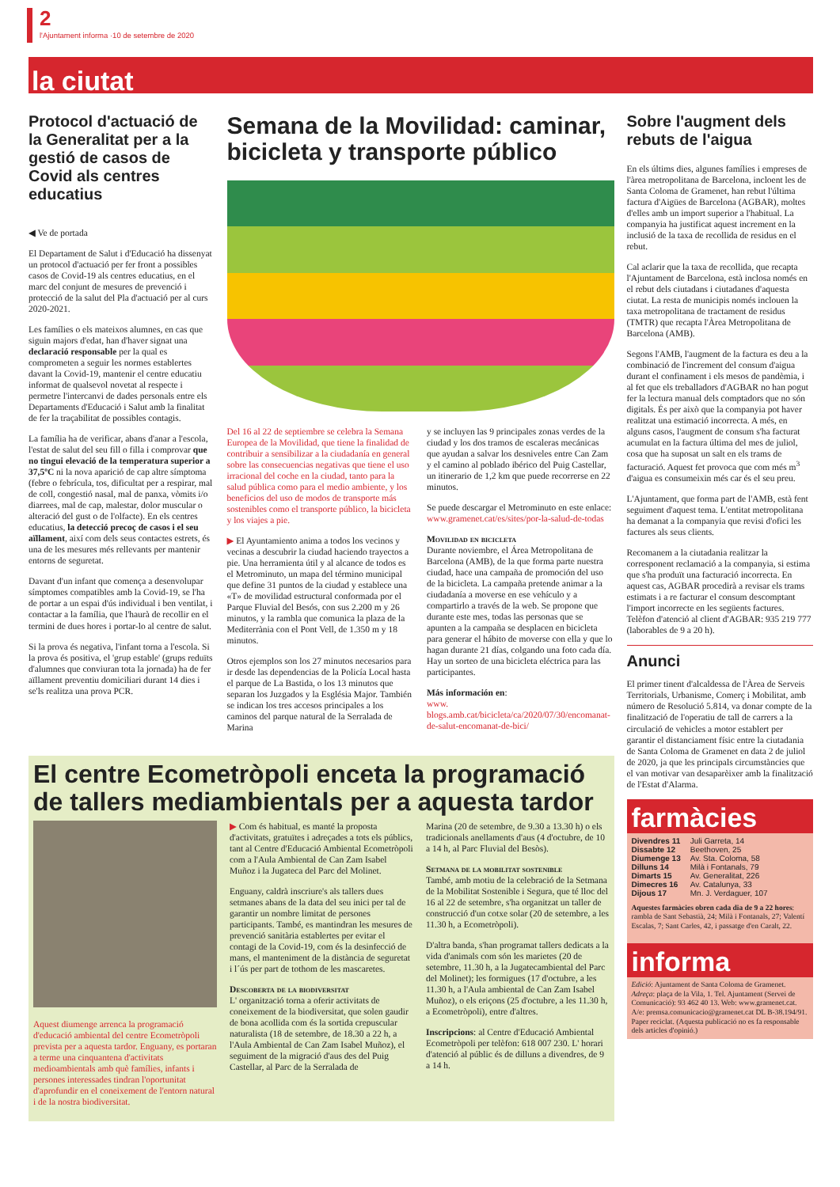2
l'Ajuntament informa ·10 de setembre de 2020
la ciutat
Protocol d'actuació de la Generalitat per a la gestió de casos de Covid als centres educatius
◀ Ve de portada
El Departament de Salut i d'Educació ha dissenyat un protocol d'actuació per fer front a possibles casos de Covid-19 als centres educatius, en el marc del conjunt de mesures de prevenció i protecció de la salut del Pla d'actuació per al curs 2020-2021.
Les famílies o els mateixos alumnes, en cas que siguin majors d'edat, han d'haver signat una declaració responsable per la qual es comprometen a seguir les normes establertes davant la Covid-19, mantenir el centre educatiu informat de qualsevol novetat al respecte i permetre l'intercanvi de dades personals entre els Departaments d'Educació i Salut amb la finalitat de fer la traçabilitat de possibles contagis.
La família ha de verificar, abans d'anar a l'escola, l'estat de salut del seu fill o filla i comprovar que no tingui elevació de la temperatura superior a 37,5ºC ni la nova aparició de cap altre símptoma (febre o febrícula, tos, dificultat per a respirar, mal de coll, congestió nasal, mal de panxa, vòmits i/o diarrees, mal de cap, malestar, dolor muscular o alteració del gust o de l'olfacte). En els centres educatius, la detecció precoç de casos i el seu aïllament, així com dels seus contactes estrets, és una de les mesures més rellevants per mantenir entorns de seguretat.
Davant d'un infant que comença a desenvolupar símptomes compatibles amb la Covid-19, se l'ha de portar a un espai d'ús individual i ben ventilat, i contactar a la família, que l'haurà de recollir en el termini de dues hores i portar-lo al centre de salut.
Si la prova és negativa, l'infant torna a l'escola. Si la prova és positiva, el 'grup estable' (grups reduïts d'alumnes que conviuran tota la jornada) ha de fer aïllament preventiu domiciliari durant 14 dies i se'ls realitza una prova PCR.
Semana de la Movilidad: caminar, bicicleta y transporte público
Del 16 al 22 de septiembre se celebra la Semana Europea de la Movilidad, que tiene la finalidad de contribuir a sensibilizar a la ciudadanía en general sobre las consecuencias negativas que tiene el uso irracional del coche en la ciudad, tanto para la salud pública como para el medio ambiente, y los beneficios del uso de modos de transporte más sostenibles como el transporte público, la bicicleta y los viajes a pie.
▶ El Ayuntamiento anima a todos los vecinos y vecinas a descubrir la ciudad haciendo trayectos a pie. Una herramienta útil y al alcance de todos es el Metrominuto, un mapa del término municipal que define 31 puntos de la ciudad y establece una «T» de movilidad estructural conformada por el Parque Fluvial del Besós, con sus 2.200 m y 26 minutos, y la rambla que comunica la plaza de la Mediterrània con el Pont Vell, de 1.350 m y 18 minutos.
Otros ejemplos son los 27 minutos necesarios para ir desde las dependencias de la Policía Local hasta el parque de La Bastida, o los 13 minutos que separan los Juzgados y la Església Major. También se indican los tres accesos principales a los caminos del parque natural de la Serralada de Marina
y se incluyen las 9 principales zonas verdes de la ciudad y los dos tramos de escaleras mecánicas que ayudan a salvar los desniveles entre Can Zam y el camino al poblado ibérico del Puig Castellar, un itinerario de 1,2 km que puede recorrerse en 22 minutos.
Se puede descargar el Metrominuto en este enlace: www.gramenet.cat/es/sites/por-la-salud-de-todas
Movilidad en bicicleta
Durante noviembre, el Área Metropolitana de Barcelona (AMB), de la que forma parte nuestra ciudad, hace una campaña de promoción del uso de la bicicleta. La campaña pretende animar a la ciudadanía a moverse en ese vehículo y a compartirlo a través de la web. Se propone que durante este mes, todas las personas que se apunten a la campaña se desplacen en bicicleta para generar el hábito de moverse con ella y que lo hagan durante 21 días, colgando una foto cada día. Hay un sorteo de una bicicleta eléctrica para las participantes.
Más información en:
www. blogs.amb.cat/bicicleta/ca/2020/07/30/encomanat-de-salut-encomanat-de-bici/
Sobre l'augment dels rebuts de l'aigua
En els últims dies, algunes famílies i empreses de l'àrea metropolitana de Barcelona, incloent les de Santa Coloma de Gramenet, han rebut l'última factura d'Aigües de Barcelona (AGBAR), moltes d'elles amb un import superior a l'habitual. La companyia ha justificat aquest increment en la inclusió de la taxa de recollida de residus en el rebut.
Cal aclarir que la taxa de recollida, que recapta l'Ajuntament de Barcelona, està inclosa només en el rebut dels ciutadans i ciutadanes d'aquesta ciutat. La resta de municipis només inclouen la taxa metropolitana de tractament de residus (TMTR) que recapta l'Àrea Metropolitana de Barcelona (AMB).
Segons l'AMB, l'augment de la factura es deu a la combinació de l'increment del consum d'aigua durant el confinament i els mesos de pandèmia, i al fet que els treballadors d'AGBAR no han pogut fer la lectura manual dels comptadors que no són digitals. És per això que la companyia pot haver realitzat una estimació incorrecta. A més, en alguns casos, l'augment de consum s'ha facturat acumulat en la factura última del mes de juliol, cosa que ha suposat un salt en els trams de facturació. Aquest fet provoca que com més m<sup>3</sup> d'aigua es consumeixin més car és el seu preu.
L'Ajuntament, que forma part de l'AMB, està fent seguiment d'aquest tema. L'entitat metropolitana ha demanat a la companyia que revisi d'ofici les factures als seus clients.
Recomanem a la ciutadania realitzar la corresponent reclamació a la companyia, si estima que s'ha produït una facturació incorrecta. En aquest cas, AGBAR procedirà a revisar els trams estimats i a re facturar el consum descomptant l'import incorrecte en les següents factures. Telèfon d'atenció al client d'AGBAR: 935 219 777 (laborables de 9 a 20 h).
Anunci
El primer tinent d'alcaldessa de l'Àrea de Serveis Territorials, Urbanisme, Comerç i Mobilitat, amb número de Resolució 5.814, va donar compte de la finalització de l'operatiu de tall de carrers a la circulació de vehicles a motor establert per garantir el distanciament físic entre la ciutadania de Santa Coloma de Gramenet en data 2 de juliol de 2020, ja que les principals circumstàncies que el van motivar van desaparèixer amb la finalització de l'Estat d'Alarma.
farmàcies
| Divendres 11 | Juli Garreta, 14 |
| Dissabte 12 | Beethoven, 25 |
| Diumenge 13 | Av. Sta. Coloma, 58 |
| Dilluns 14 | Milà i Fontanals, 79 |
| Dimarts 15 | Av. Generalitat, 226 |
| Dimecres 16 | Av. Catalunya, 33 |
| Dijous 17 | Mn. J. Verdaguer, 107 |
Aquestes farmàcies obren cada dia de 9 a 22 hores: rambla de Sant Sebastià, 24; Milà i Fontanals, 27; Valentí Escalas, 7; Sant Carles, 42, i passatge d'en Caralt, 22.
informa
Edició: Ajuntament de Santa Coloma de Gramenet. Adreça: plaça de la Vila, 1. Tel. Ajuntament (Servei de Comunicació): 93 462 40 13. Web: www.gramenet.cat. A/e: premsa.comunicacio@gramenet.cat DL B-38.194/91. Paper reciclat. (Aquesta publicació no es fa responsable dels articles d'opinió.)
El centre Ecometròpoli enceta la programació de tallers mediambientals per a aquesta tardor
Aquest diumenge arrenca la programació d'educació ambiental del centre Ecometròpoli prevista per a aquesta tardor. Enguany, es portaran a terme una cinquantena d'activitats medioambientals amb què famílies, infants i persones interessades tindran l'oportunitat d'aprofundir en el coneixement de l'entorn natural i de la nostra biodiversitat.
▶ Com és habitual, es manté la proposta d'activitats, gratuïtes i adreçades a tots els públics, tant al Centre d'Educació Ambiental Ecometròpoli com a l'Aula Ambiental de Can Zam Isabel Muñoz i la Jugateca del Parc del Molinet.
Enguany, caldrà inscriure's als tallers dues setmanes abans de la data del seu inici per tal de garantir un nombre limitat de persones participants. També, es mantindran les mesures de prevenció sanitària establertes per evitar el contagi de la Covid-19, com és la desinfecció de mans, el manteniment de la distància de seguretat i l´ús per part de tothom de les mascaretes.
Descoberta de la biodiversitat
L' organització torna a oferir activitats de coneixement de la biodiversitat, que solen gaudir de bona acollida com és la sortida crepuscular naturalista (18 de setembre, de 18.30 a 22 h, a l'Aula Ambiental de Can Zam Isabel Muñoz), el seguiment de la migració d'aus des del Puig Castellar, al Parc de la Serralada de
Marina (20 de setembre, de 9.30 a 13.30 h) o els tradicionals anellaments d'aus (4 d'octubre, de 10 a 14 h, al Parc Fluvial del Besòs).
Setmana de la mobilitat sostenible
També, amb motiu de la celebració de la Setmana de la Mobilitat Sostenible i Segura, que té lloc del 16 al 22 de setembre, s'ha organitzat un taller de construcció d'un cotxe solar (20 de setembre, a les 11.30 h, a Ecometròpoli).
D'altra banda, s'han programat tallers dedicats a la vida d'animals com són les marietes (20 de setembre, 11.30 h, a la Jugatecambiental del Parc del Molinet); les formigues (17 d'octubre, a les 11.30 h, a l'Aula ambiental de Can Zam Isabel Muñoz), o els eriçons (25 d'octubre, a les 11.30 h, a Ecometròpoli), entre d'altres.
Inscripcions: al Centre d'Educació Ambiental Ecometròpoli per telèfon: 618 007 230. L' horari d'atenció al públic és de dilluns a divendres, de 9 a 14 h.